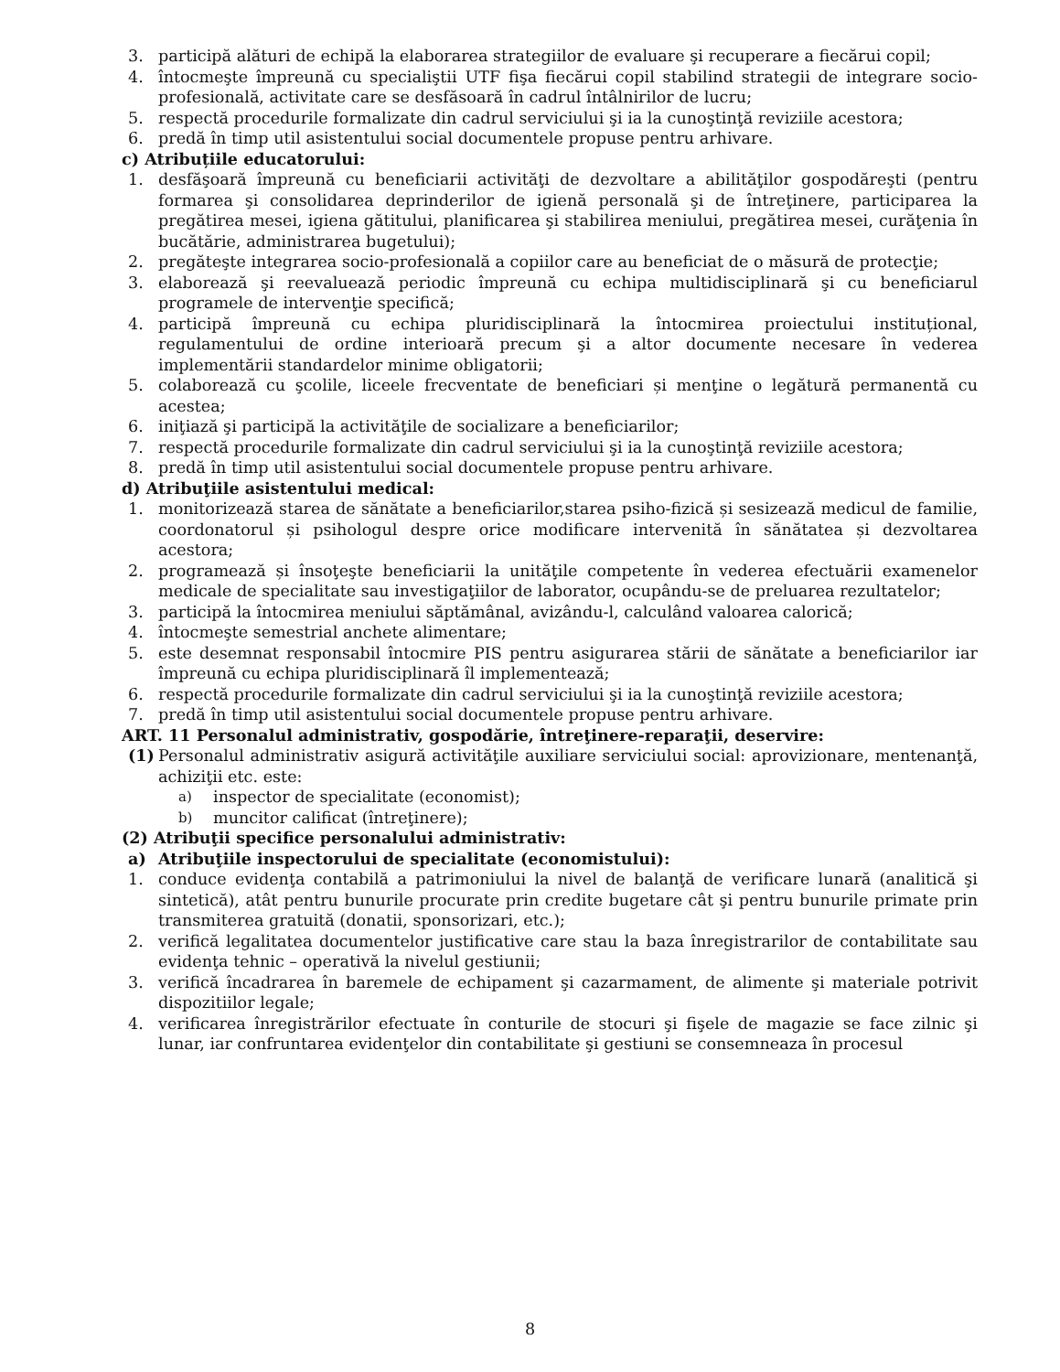3. participă alături de echipă la elaborarea strategiilor de evaluare şi recuperare a fiecărui copil;
4. întocmeşte împreună cu specialiştii UTF fişa fiecărui copil stabilind strategii de integrare socio-profesională, activitate care se desfăsoară în cadrul întâlnirilor de lucru;
5. respectă procedurile formalizate din cadrul serviciului şi ia la cunoştinţă reviziile acestora;
6. predă în timp util asistentului social documentele propuse pentru arhivare.
c) Atribuțiile educatorului:
1. desfăşoară împreună cu beneficiarii activităţi de dezvoltare a abilităţilor gospodăreşti (pentru formarea şi consolidarea deprinderilor de igienă personală şi de întreţinere, participarea la pregătirea mesei, igiena gătitului, planificarea şi stabilirea meniului, pregătirea mesei, curăţenia în bucătărie, administrarea bugetului);
2. pregăteşte integrarea socio-profesională a copiilor care au beneficiat de o măsură de protecţie;
3. elaborează şi reevaluează periodic împreună cu echipa multidisciplinară şi cu beneficiarul programele de intervenţie specifică;
4. participă împreună cu echipa pluridisciplinară la întocmirea proiectului instituțional, regulamentului de ordine interioară precum şi a altor documente necesare în vederea implementării standardelor minime obligatorii;
5. colaborează cu şcolile, liceele frecventate de beneficiari și menţine o legătură permanentă cu acestea;
6. iniţiază şi participă la activităţile de socializare a beneficiarilor;
7. respectă procedurile formalizate din cadrul serviciului şi ia la cunoştinţă reviziile acestora;
8. predă în timp util asistentului social documentele propuse pentru arhivare.
d) Atribuţiile asistentului medical:
1. monitorizează starea de sănătate a beneficiarilor,starea psiho-fizică și sesizează medicul de familie, coordonatorul și psihologul despre orice modificare intervenită în sănătatea și dezvoltarea acestora;
2. programează și însoţeşte beneficiarii la unităţile competente în vederea efectuării examenelor medicale de specialitate sau investigaţiilor de laborator, ocupându-se de preluarea rezultatelor;
3. participă la întocmirea meniului săptămânal, avizându-l, calculând valoarea calorică;
4. întocmeşte semestrial anchete alimentare;
5. este desemnat responsabil întocmire PIS pentru asigurarea stării de sănătate a beneficiarilor iar împreună cu echipa pluridisciplinară îl implementează;
6. respectă procedurile formalizate din cadrul serviciului şi ia la cunoştinţă reviziile acestora;
7. predă în timp util asistentului social documentele propuse pentru arhivare.
ART. 11 Personalul administrativ, gospodărie, întreţinere-reparaţii, deservire:
(1) Personalul administrativ asigură activităţile auxiliare serviciului social: aprovizionare, mentenanţă, achiziţii etc. este:
a) inspector de specialitate (economist);
b) muncitor calificat (întreţinere);
(2) Atribuţii specifice personalului administrativ:
a) Atribuţiile inspectorului de specialitate (economistului):
1. conduce evidenţa contabilă a patrimoniului la nivel de balanţă de verificare lunară (analitică şi sintetică), atât pentru bunurile procurate prin credite bugetare cât şi pentru bunurile primate prin transmiterea gratuită (donatii, sponsorizari, etc.);
2. verifică legalitatea documentelor justificative care stau la baza înregistrarilor de contabilitate sau evidenţa tehnic – operativă la nivelul gestiunii;
3. verifică încadrarea în baremele de echipament şi cazarmament, de alimente şi materiale potrivit dispozitiilor legale;
4. verificarea înregistrărilor efectuate în conturile de stocuri şi fişele de magazie se face zilnic şi lunar, iar confruntarea evidenţelor din contabilitate şi gestiuni se consemneaza în procesul
8